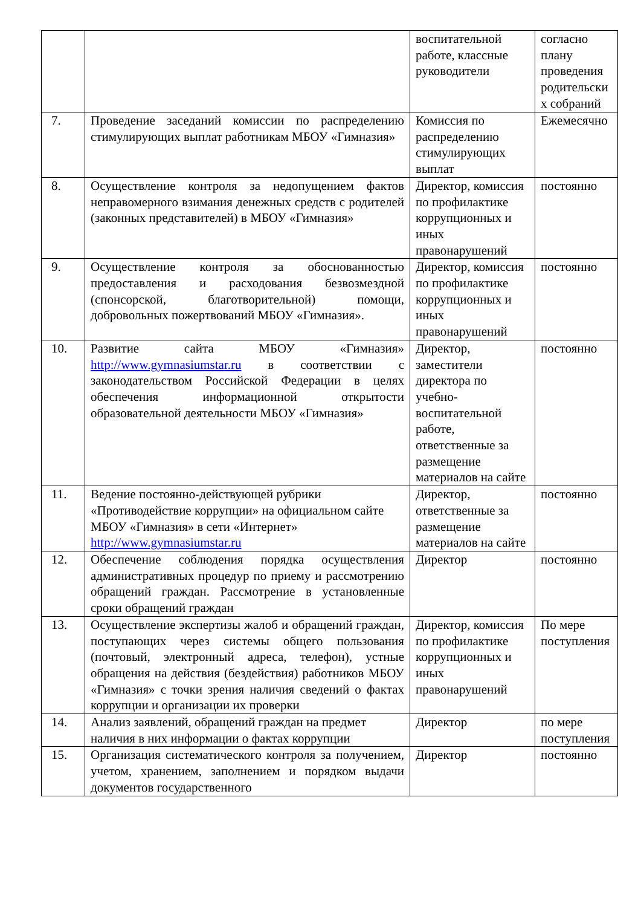| | | воспитательной работе, классные руководители | согласно плану проведения родительски х собраний |
| 7. | Проведение заседаний комиссии по распределению стимулирующих выплат работникам МБОУ «Гимназия» | Комиссия по распределению стимулирующих выплат | Ежемесячно |
| 8. | Осуществление контроля за недопущением фактов неправомерного взимания денежных средств с родителей (законных представителей) в МБОУ «Гимназия» | Директор, комиссия по профилактике коррупционных и иных правонарушений | постоянно |
| 9. | Осуществление контроля за обоснованностью предоставления и расходования безвозмездной (спонсорской, благотворительной) помощи, добровольных пожертвований МБОУ «Гимназия». | Директор, комиссия по профилактике коррупционных и иных правонарушений | постоянно |
| 10. | Развитие сайта МБОУ «Гимназия» http://www.gymnasiumstar.ru в соответствии с законодательством Российской Федерации в целях обеспечения информационной открытости образовательной деятельности МБОУ «Гимназия» | Директор, заместители директора по учебно-воспитательной работе, ответственные за размещение материалов на сайте | постоянно |
| 11. | Ведение постоянно-действующей рубрики «Противодействие коррупции» на официальном сайте МБОУ «Гимназия» в сети «Интернет» http://www.gymnasiumstar.ru | Директор, ответственные за размещение материалов на сайте | постоянно |
| 12. | Обеспечение соблюдения порядка осуществления административных процедур по приему и рассмотрению обращений граждан. Рассмотрение в установленные сроки обращений граждан | Директор | постоянно |
| 13. | Осуществление экспертизы жалоб и обращений граждан, поступающих через системы общего пользования (почтовый, электронный адреса, телефон), устные обращения на действия (бездействия) работников МБОУ «Гимназия» с точки зрения наличия сведений о фактах коррупции и организации их проверки | Директор, комиссия по профилактике коррупционных и иных правонарушений | По мере поступления |
| 14. | Анализ заявлений, обращений граждан на предмет наличия в них информации о фактах коррупции | Директор | по мере поступления |
| 15. | Организация систематического контроля за получением, учетом, хранением, заполнением и порядком выдачи документов государственного | Директор | постоянно |